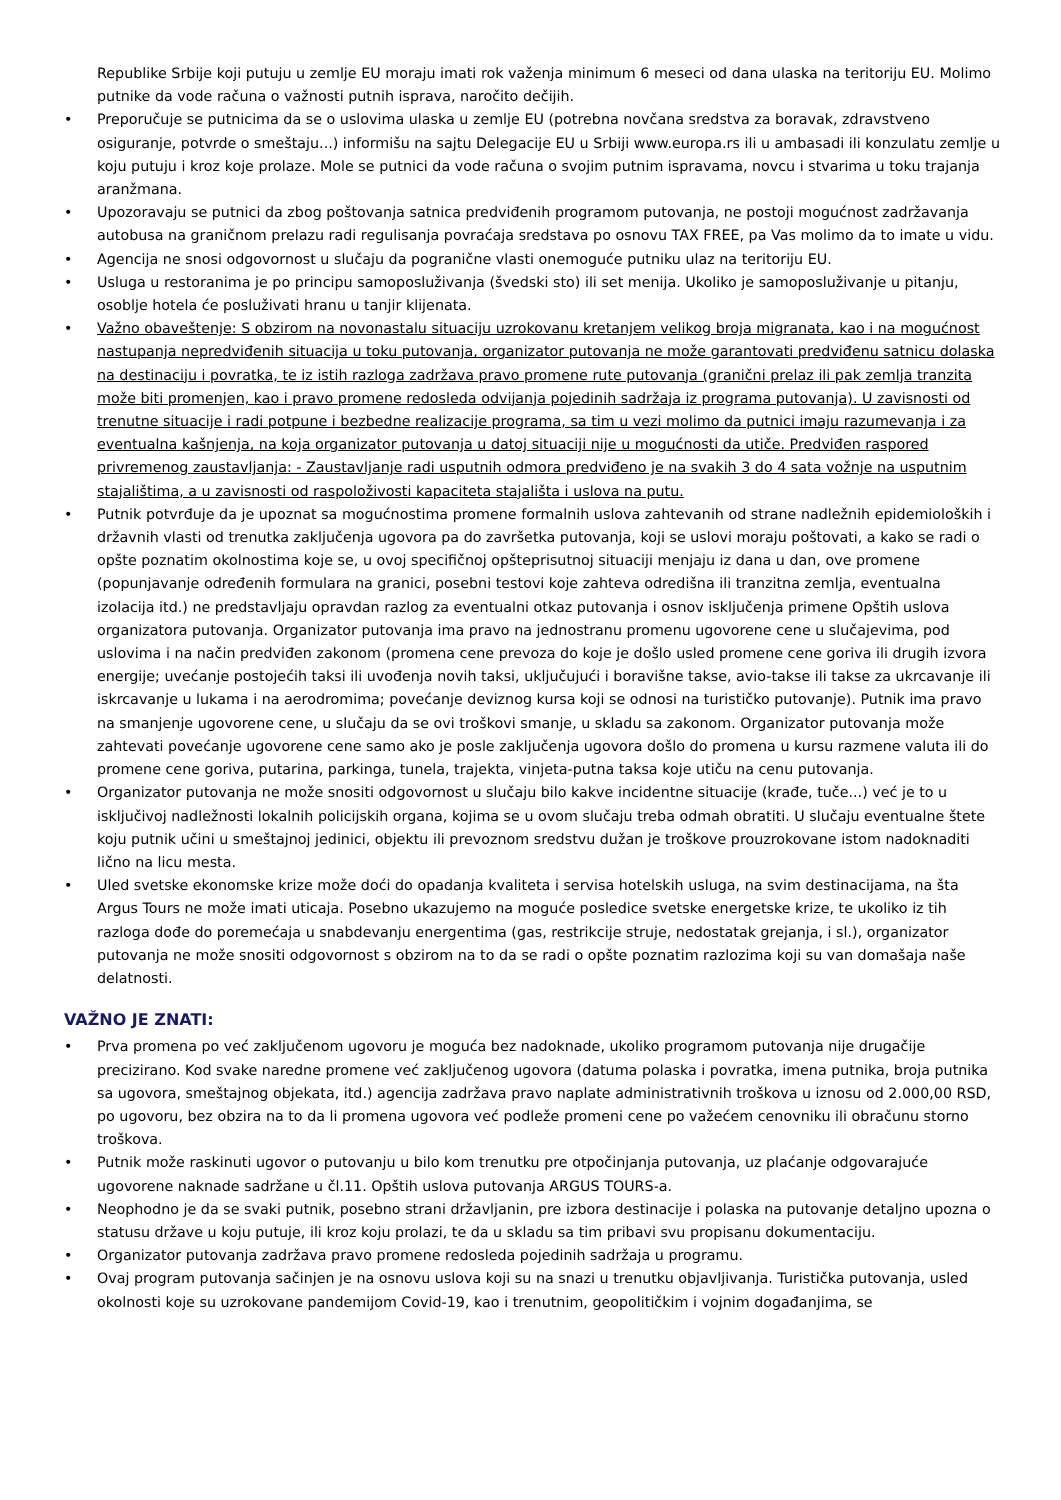Republike Srbije koji putuju u zemlje EU moraju imati rok važenja minimum 6 meseci od dana ulaska na teritoriju EU. Molimo putnike da vode računa o važnosti putnih isprava, naročito dečijih.
• Preporučuje se putnicima da se o uslovima ulaska u zemlje EU (potrebna novčana sredstva za boravak, zdravstveno osiguranje, potvrde o smeštaju...) informišu na sajtu Delegacije EU u Srbiji www.europa.rs ili u ambasadi ili konzulatu zemlje u koju putuju i kroz koje prolaze. Mole se putnici da vode računa o svojim putnim ispravama, novcu i stvarima u toku trajanja aranžmana.
• Upozoravaju se putnici da zbog poštovanja satnica predviđenih programom putovanja, ne postoji mogućnost zadržavanja autobusa na graničnom prelazu radi regulisanja povraćaja sredstava po osnovu TAX FREE, pa Vas molimo da to imate u vidu.
• Agencija ne snosi odgovornost u slučaju da pogranične vlasti onemoguće putniku ulaz na teritoriju EU.
• Usluga u restoranima je po principu samoposluživanja (švedski sto) ili set menija. Ukoliko je samoposluživanje u pitanju, osoblje hotela će posluživati hranu u tanjir klijenata.
• Važno obaveštenje: S obzirom na novonastalu situaciju uzrokovanu kretanjem velikog broja migranata, kao i na mogućnost nastupanja nepredviđenih situacija u toku putovanja, organizator putovanja ne može garantovati predviđenu satnicu dolaska na destinaciju i povratka, te iz istih razloga zadržava pravo promene rute putovanja (granični prelaz ili pak zemlja tranzita može biti promenjen, kao i pravo promene redosleda odvijanja pojedinih sadržaja iz programa putovanja). U zavisnosti od trenutne situacije i radi potpune i bezbedne realizacije programa, sa tim u vezi molimo da putnici imaju razumevanja i za eventualna kašnjenja, na koja organizator putovanja u datoj situaciji nije u mogućnosti da utiče. Predviđen raspored privremenog zaustavljanja: - Zaustavljanje radi usputnih odmora predviđeno je na svakih 3 do 4 sata vožnje na usputnim stajalištima, a u zavisnosti od raspoloživosti kapaciteta stajališta i uslova na putu.
• Putnik potvrđuje da je upoznat sa mogućnostima promene formalnih uslova zahtevanih od strane nadležnih epidemioloških i državnih vlasti od trenutka zaključenja ugovora pa do završetka putovanja, koji se uslovi moraju poštovati, a kako se radi o opšte poznatim okolnostima koje se, u ovoj specifičnoj opšteprisutnoj situaciji menjaju iz dana u dan, ove promene (popunjavanje određenih formulara na granici, posebni testovi koje zahteva odredišna ili tranzitna zemlja, eventualna izolacija itd.) ne predstavljaju opravdan razlog za eventualni otkaz putovanja i osnov isključenja primene Opštih uslova organizatora putovanja. Organizator putovanja ima pravo na jednostranu promenu ugovorene cene u slučajevima, pod uslovima i na način predviđen zakonom (promena cene prevoza do koje je došlo usled promene cene goriva ili drugih izvora energije; uvećanje postojećih taksi ili uvođenja novih taksi, uključujući i boravišne takse, avio-takse ili takse za ukrcavanje ili iskrcavanje u lukama i na aerodromima; povećanje deviznog kursa koji se odnosi na turističko putovanje). Putnik ima pravo na smanjenje ugovorene cene, u slučaju da se ovi troškovi smanje, u skladu sa zakonom. Organizator putovanja može zahtevati povećanje ugovorene cene samo ako je posle zaključenja ugovora došlo do promena u kursu razmene valuta ili do promene cene goriva, putarina, parkinga, tunela, trajekta, vinjeta-putna taksa koje utiču na cenu putovanja.
• Organizator putovanja ne može snositi odgovornost u slučaju bilo kakve incidentne situacije (krađe, tuče...) već je to u isključivoj nadležnosti lokalnih policijskih organa, kojima se u ovom slučaju treba odmah obratiti. U slučaju eventualne štete koju putnik učini u smeštajnoj jedinici, objektu ili prevoznom sredstvu dužan je troškove prouzrokovane istom nadoknaditi lično na licu mesta.
• Uled svetske ekonomske krize može doći do opadanja kvaliteta i servisa hotelskih usluga, na svim destinacijama, na šta Argus Tours ne može imati uticaja. Posebno ukazujemo na moguće posledice svetske energetske krize, te ukoliko iz tih razloga dođe do poremećaja u snabdevanju energentima (gas, restrikcije struje, nedostatak grejanja, i sl.), organizator putovanja ne može snositi odgovornost s obzirom na to da se radi o opšte poznatim razlozima koji su van domašaja naše delatnosti.
VAŽNO JE ZNATI:
• Prva promena po već zaključenom ugovoru je moguća bez nadoknade, ukoliko programom putovanja nije drugačije precizirano. Kod svake naredne promene već zaključenog ugovora (datuma polaska i povratka, imena putnika, broja putnika sa ugovora, smeštajnog objekata, itd.) agencija zadržava pravo naplate administrativnih troškova u iznosu od 2.000,00 RSD, po ugovoru, bez obzira na to da li promena ugovora već podleže promeni cene po važećem cenovniku ili obračunu storno troškova.
• Putnik može raskinuti ugovor o putovanju u bilo kom trenutku pre otpočinjanja putovanja, uz plaćanje odgovarajuće ugovorene naknade sadržane u čl.11. Opštih uslova putovanja ARGUS TOURS-a.
• Neophodno je da se svaki putnik, posebno strani državljanin, pre izbora destinacije i polaska na putovanje detaljno upozna o statusu države u koju putuje, ili kroz koju prolazi, te da u skladu sa tim pribavi svu propisanu dokumentaciju.
• Organizator putovanja zadržava pravo promene redosleda pojedinih sadržaja u programu.
• Ovaj program putovanja sačinjen je na osnovu uslova koji su na snazi u trenutku objavljivanja. Turistička putovanja, usled okolnosti koje su uzrokovane pandemijom Covid-19, kao i trenutnim, geopolitičkim i vojnim događanjima, se